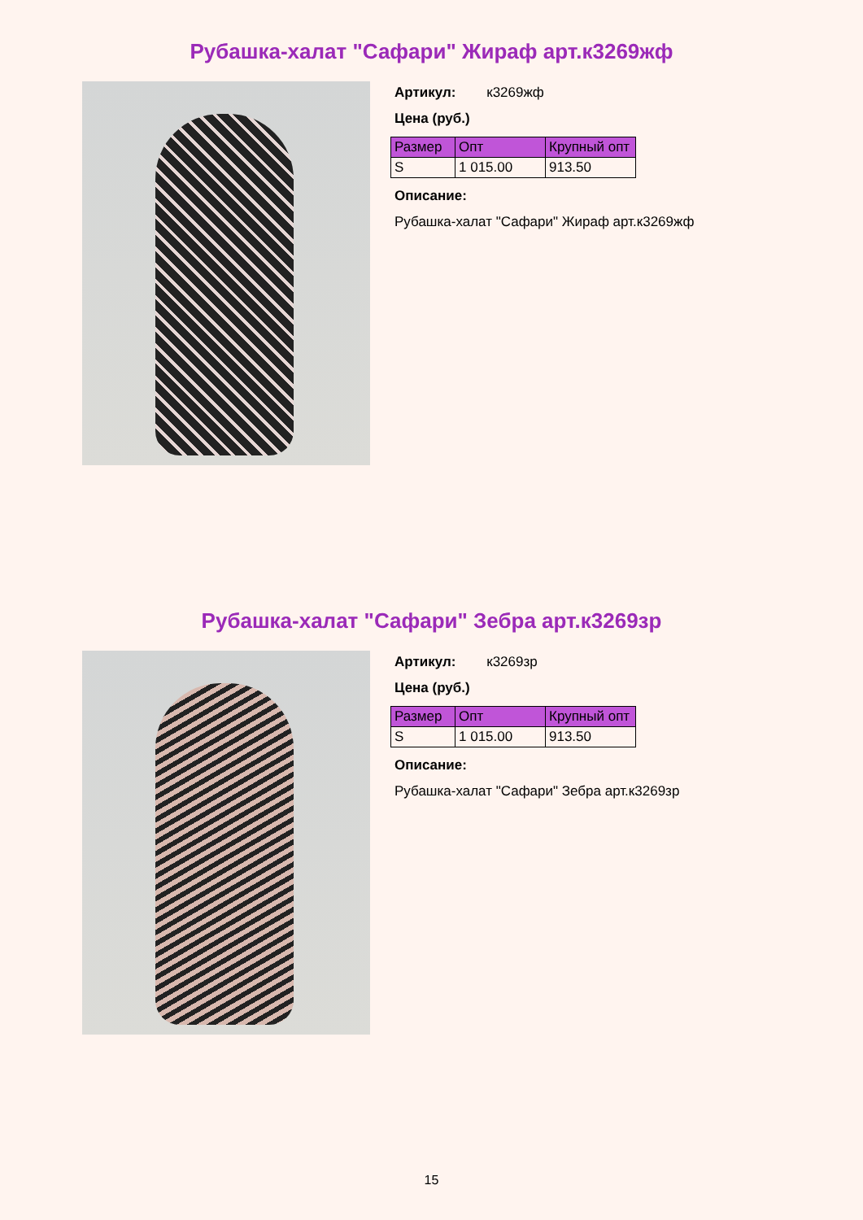Рубашка-халат "Сафари" Жираф арт.к3269жф
Артикул: к3269жф
Цена (руб.)
| Размер | Опт | Крупный опт |
| --- | --- | --- |
| S | 1 015.00 | 913.50 |
Описание:
Рубашка-халат "Сафари" Жираф арт.к3269жф
Рубашка-халат "Сафари" Зебра арт.к3269зр
Артикул: к3269зр
Цена (руб.)
| Размер | Опт | Крупный опт |
| --- | --- | --- |
| S | 1 015.00 | 913.50 |
Описание:
Рубашка-халат "Сафари" Зебра арт.к3269зр
15